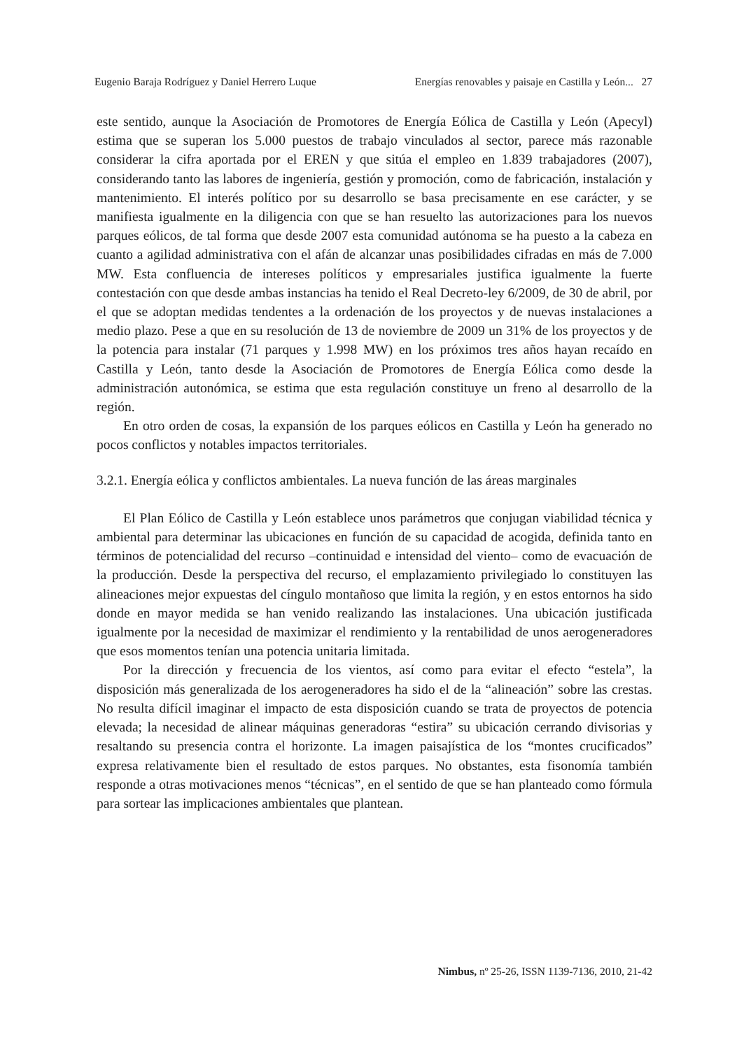Eugenio Baraja Rodríguez y Daniel Herrero Luque Energías renovables y paisaje en Castilla y León... 27
este sentido, aunque la Asociación de Promotores de Energía Eólica de Castilla y León (Apecyl) estima que se superan los 5.000 puestos de trabajo vinculados al sector, parece más razonable considerar la cifra aportada por el EREN y que sitúa el empleo en 1.839 trabajadores (2007), considerando tanto las labores de ingeniería, gestión y promoción, como de fabricación, instalación y mantenimiento. El interés político por su desarrollo se basa precisamente en ese carácter, y se manifiesta igualmente en la diligencia con que se han resuelto las autorizaciones para los nuevos parques eólicos, de tal forma que desde 2007 esta comunidad autónoma se ha puesto a la cabeza en cuanto a agilidad administrativa con el afán de alcanzar unas posibilidades cifradas en más de 7.000 MW. Esta confluencia de intereses políticos y empresariales justifica igualmente la fuerte contestación con que desde ambas instancias ha tenido el Real Decreto-ley 6/2009, de 30 de abril, por el que se adoptan medidas tendentes a la ordenación de los proyectos y de nuevas instalaciones a medio plazo. Pese a que en su resolución de 13 de noviembre de 2009 un 31% de los proyectos y de la potencia para instalar (71 parques y 1.998 MW) en los próximos tres años hayan recaído en Castilla y León, tanto desde la Asociación de Promotores de Energía Eólica como desde la administración autonómica, se estima que esta regulación constituye un freno al desarrollo de la región.
En otro orden de cosas, la expansión de los parques eólicos en Castilla y León ha generado no pocos conflictos y notables impactos territoriales.
3.2.1. Energía eólica y conflictos ambientales. La nueva función de las áreas marginales
El Plan Eólico de Castilla y León establece unos parámetros que conjugan viabilidad técnica y ambiental para determinar las ubicaciones en función de su capacidad de acogida, definida tanto en términos de potencialidad del recurso –continuidad e intensidad del viento– como de evacuación de la producción. Desde la perspectiva del recurso, el emplazamiento privilegiado lo constituyen las alineaciones mejor expuestas del cíngulo montañoso que limita la región, y en estos entornos ha sido donde en mayor medida se han venido realizando las instalaciones. Una ubicación justificada igualmente por la necesidad de maximizar el rendimiento y la rentabilidad de unos aerogeneradores que esos momentos tenían una potencia unitaria limitada.
Por la dirección y frecuencia de los vientos, así como para evitar el efecto “estela”, la disposición más generalizada de los aerogeneradores ha sido el de la “alineación” sobre las crestas. No resulta difícil imaginar el impacto de esta disposición cuando se trata de proyectos de potencia elevada; la necesidad de alinear máquinas generadoras “estira” su ubicación cerrando divisorias y resaltando su presencia contra el horizonte. La imagen paisajística de los “montes crucificados” expresa relativamente bien el resultado de estos parques. No obstantes, esta fisonomía también responde a otras motivaciones menos “técnicas”, en el sentido de que se han planteado como fórmula para sortear las implicaciones ambientales que plantean.
Nimbus, nº 25-26, ISSN 1139-7136, 2010, 21-42